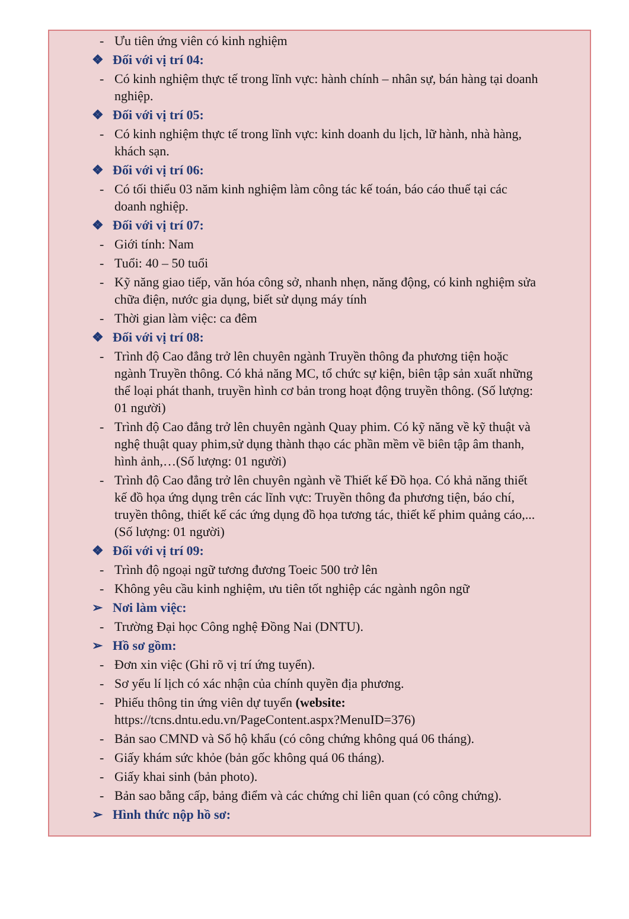- Ưu tiên ứng viên có kinh nghiệm
❖ Đối với vị trí 04:
- Có kinh nghiệm thực tế trong lĩnh vực: hành chính – nhân sự, bán hàng tại doanh nghiệp.
❖ Đối với vị trí 05:
- Có kinh nghiệm thực tế trong lĩnh vực: kinh doanh du lịch, lữ hành, nhà hàng, khách sạn.
❖ Đối với vị trí 06:
- Có tối thiểu 03 năm kinh nghiệm làm công tác kế toán, báo cáo thuế tại các doanh nghiệp.
❖ Đối với vị trí 07:
- Giới tính: Nam
- Tuổi: 40 – 50 tuổi
- Kỹ năng giao tiếp, văn hóa công sở, nhanh nhẹn, năng động, có kinh nghiệm sửa chữa điện, nước gia dụng, biết sử dụng máy tính
- Thời gian làm việc: ca đêm
❖ Đối với vị trí 08:
- Trình độ Cao đẳng trở lên chuyên ngành Truyền thông đa phương tiện hoặc ngành Truyền thông. Có khả năng MC, tổ chức sự kiện, biên tập sản xuất những thể loại phát thanh, truyền hình cơ bản trong hoạt động truyền thông. (Số lượng: 01 người)
- Trình độ Cao đẳng trở lên chuyên ngành Quay phim. Có kỹ năng về kỹ thuật và nghệ thuật quay phim,sử dụng thành thạo các phần mềm về biên tập âm thanh, hình ảnh,…(Số lượng: 01 người)
- Trình độ Cao đẳng trở lên chuyên ngành về Thiết kế Đồ họa. Có khả năng thiết kế đồ họa ứng dụng trên các lĩnh vực: Truyền thông đa phương tiện, báo chí, truyền thông, thiết kế các ứng dụng đồ họa tương tác, thiết kế phim quảng cáo,...(Số lượng: 01 người)
❖ Đối với vị trí 09:
- Trình độ ngoại ngữ tương đương Toeic 500 trở lên
- Không yêu cầu kinh nghiệm, ưu tiên tốt nghiệp các ngành ngôn ngữ
➢ Nơi làm việc:
- Trường Đại học Công nghệ Đồng Nai (DNTU).
➢ Hồ sơ gồm:
- Đơn xin việc (Ghi rõ vị trí ứng tuyển).
- Sơ yếu lí lịch có xác nhận của chính quyền địa phương.
- Phiếu thông tin ứng viên dự tuyển (website: https://tcns.dntu.edu.vn/PageContent.aspx?MenuID=376)
- Bản sao CMND và Sổ hộ khẩu (có công chứng không quá 06 tháng).
- Giấy khám sức khỏe (bản gốc không quá 06 tháng).
- Giấy khai sinh (bản photo).
- Bản sao bằng cấp, bảng điểm và các chứng chỉ liên quan (có công chứng).
➢ Hình thức nộp hồ sơ: